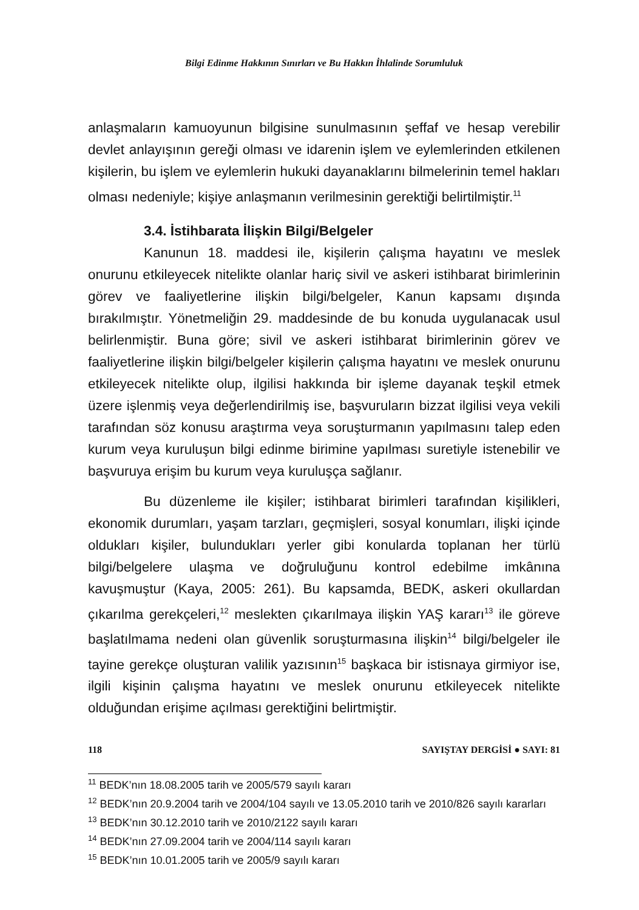Bilgi Edinme Hakkının Sınırları ve Bu Hakkın İhlalinde Sorumluluk
anlaşmaların kamuoyunun bilgisine sunulmasının şeffaf ve hesap verebilir devlet anlayışının gereği olması ve idarenin işlem ve eylemlerinden etkilenen kişilerin, bu işlem ve eylemlerin hukuki dayanaklarını bilmelerinin temel hakları olması nedeniyle; kişiye anlaşmanın verilmesinin gerektiği belirtilmiştir.<sup>11</sup>
3.4. İstihbarata İlişkin Bilgi/Belgeler
Kanunun 18. maddesi ile, kişilerin çalışma hayatını ve meslek onurunu etkileyecek nitelikte olanlar hariç sivil ve askeri istihbarat birimlerinin görev ve faaliyetlerine ilişkin bilgi/belgeler, Kanun kapsamı dışında bırakılmıştır. Yönetmeliğin 29. maddesinde de bu konuda uygulanacak usul belirlenmiştir. Buna göre; sivil ve askeri istihbarat birimlerinin görev ve faaliyetlerine ilişkin bilgi/belgeler kişilerin çalışma hayatını ve meslek onurunu etkileyecek nitelikte olup, ilgilisi hakkında bir işleme dayanak teşkil etmek üzere işlenmiş veya değerlendirilmiş ise, başvuruların bizzat ilgilisi veya vekili tarafından söz konusu araştırma veya soruşturmanın yapılmasını talep eden kurum veya kuruluşun bilgi edinme birimine yapılması suretiyle istenebilir ve başvuruya erişim bu kurum veya kuruluşça sağlanır.
Bu düzenleme ile kişiler; istihbarat birimleri tarafından kişilikleri, ekonomik durumları, yaşam tarzları, geçmişleri, sosyal konumları, ilişki içinde oldukları kişiler, bulundukları yerler gibi konularda toplanan her türlü bilgi/belgelere ulaşma ve doğruluğunu kontrol edebilme imkânına kavuşmuştur (Kaya, 2005: 261). Bu kapsamda, BEDK, askeri okullardan çıkarılma gerekçeleri,<sup>12</sup> meslekten çıkarılmaya ilişkin YAŞ kararı<sup>13</sup> ile göreve başlatılmama nedeni olan güvenlik soruşturmasına ilişkin<sup>14</sup> bilgi/belgeler ile tayine gerekçe oluşturan valilik yazısının<sup>15</sup> başkaca bir istisnaya girmiyor ise, ilgili kişinin çalışma hayatını ve meslek onurunu etkileyecek nitelikte olduğundan erişime açılması gerektiğini belirtmiştir.
<sup>11</sup> BEDK’nın 18.08.2005 tarih ve 2005/579 sayılı kararı
<sup>12</sup> BEDK’nın 20.9.2004 tarih ve 2004/104 sayılı ve 13.05.2010 tarih ve 2010/826 sayılı kararları
<sup>13</sup> BEDK’nın 30.12.2010 tarih ve 2010/2122 sayılı kararı
<sup>14</sup> BEDK’nın 27.09.2004 tarih ve 2004/114 sayılı kararı
<sup>15</sup> BEDK’nın 10.01.2005 tarih ve 2005/9 sayılı kararı
118 SAYIŞTAY DERGİSİ ● SAYI: 81